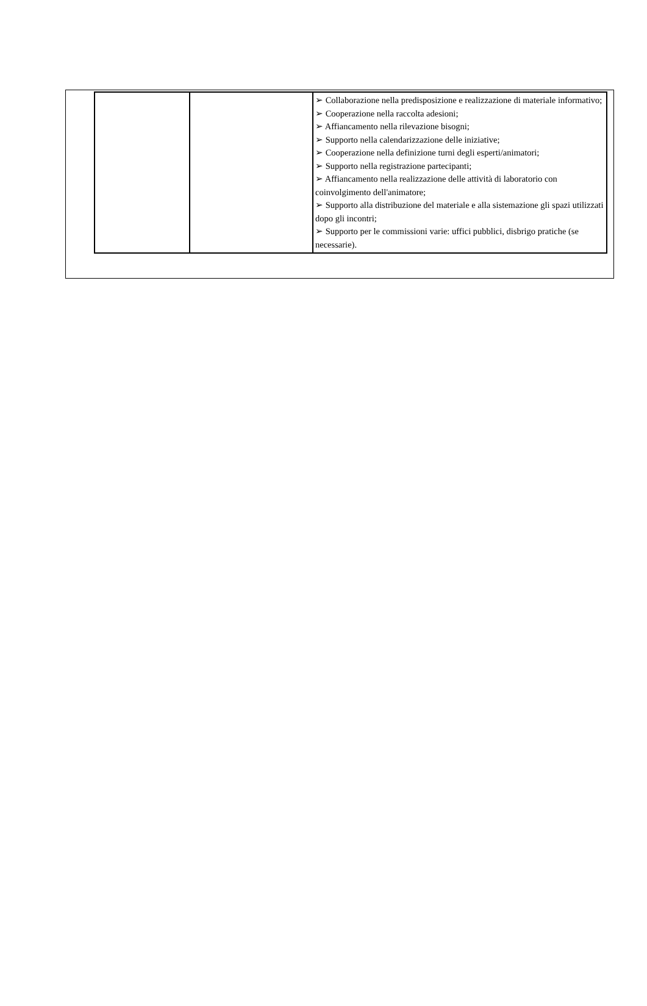| | | ➢ Collaborazione nella predisposizione e realizzazione di materiale informativo; ➢ Cooperazione nella raccolta adesioni; ➢ Affiancamento nella rilevazione bisogni; ➢ Supporto nella calendarizzazione delle iniziative; ➢ Cooperazione nella definizione turni degli esperti/animatori; ➢ Supporto nella registrazione partecipanti; ➢ Affiancamento nella realizzazione delle attività di laboratorio con coinvolgimento dell'animatore; ➢ Supporto alla distribuzione del materiale e alla sistemazione gli spazi utilizzati dopo gli incontri; ➢ Supporto per le commissioni varie: uffici pubblici, disbrigo pratiche (se necessarie). |